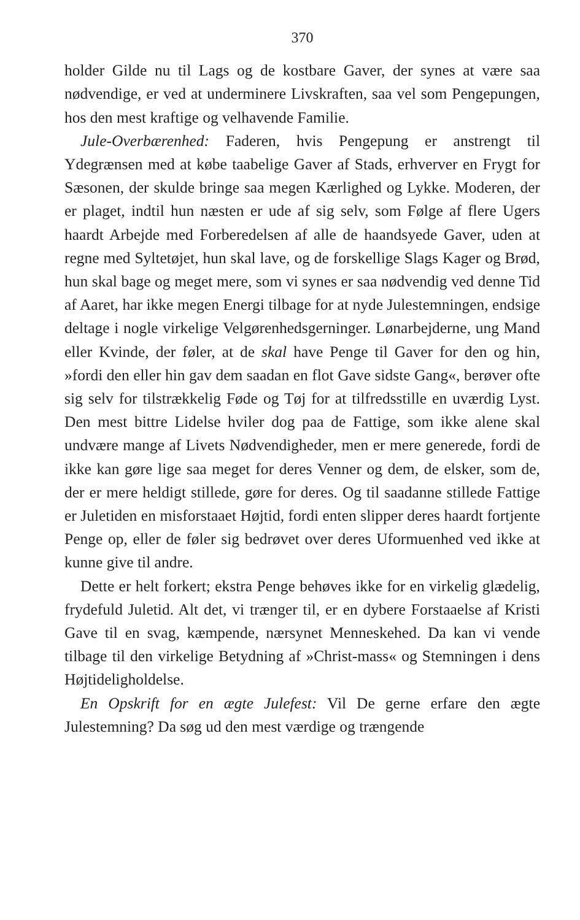370
holder Gilde nu til Lags og de kostbare Gaver, der synes at være saa nødvendige, er ved at underminere Livskraften, saa vel som Pengepungen, hos den mest kraftige og velhavende Familie.
Jule-Overbærenhed: Faderen, hvis Pengepung er anstrengt til Ydegrænsen med at købe taabelige Gaver af Stads, erhverver en Frygt for Sæsonen, der skulde bringe saa megen Kærlighed og Lykke. Moderen, der er plaget, indtil hun næsten er ude af sig selv, som Følge af flere Ugers haardt Arbejde med Forberedelsen af alle de haandsyede Gaver, uden at regne med Syltetøjet, hun skal lave, og de forskellige Slags Kager og Brød, hun skal bage og meget mere, som vi synes er saa nødvendig ved denne Tid af Aaret, har ikke megen Energi tilbage for at nyde Julestemningen, endsige deltage i nogle virkelige Velgørenhedsgerninger. Lønarbejderne, ung Mand eller Kvinde, der føler, at de skal have Penge til Gaver for den og hin, »fordi den eller hin gav dem saadan en flot Gave sidste Gang«, berøver ofte sig selv for tilstrækkelig Føde og Tøj for at tilfredsstille en uværdig Lyst. Den mest bittre Lidelse hviler dog paa de Fattige, som ikke alene skal undvære mange af Livets Nødvendigheder, men er mere generede, fordi de ikke kan gøre lige saa meget for deres Venner og dem, de elsker, som de, der er mere heldigt stillede, gøre for deres. Og til saadanne stillede Fattige er Juletiden en misforstaaet Højtid, fordi enten slipper deres haardt fortjente Penge op, eller de føler sig bedrøvet over deres Uformuenhed ved ikke at kunne give til andre.
Dette er helt forkert; ekstra Penge behøves ikke for en virkelig glædelig, frydefuld Juletid. Alt det, vi trænger til, er en dybere Forstaaelse af Kristi Gave til en svag, kæmpende, nærsynet Menneskehed. Da kan vi vende tilbage til den virkelige Betydning af »Christ-mass« og Stemningen i dens Højtideligholdelse.
En Opskrift for en ægte Julefest: Vil De gerne erfare den ægte Julestemning? Da søg ud den mest værdige og trængende